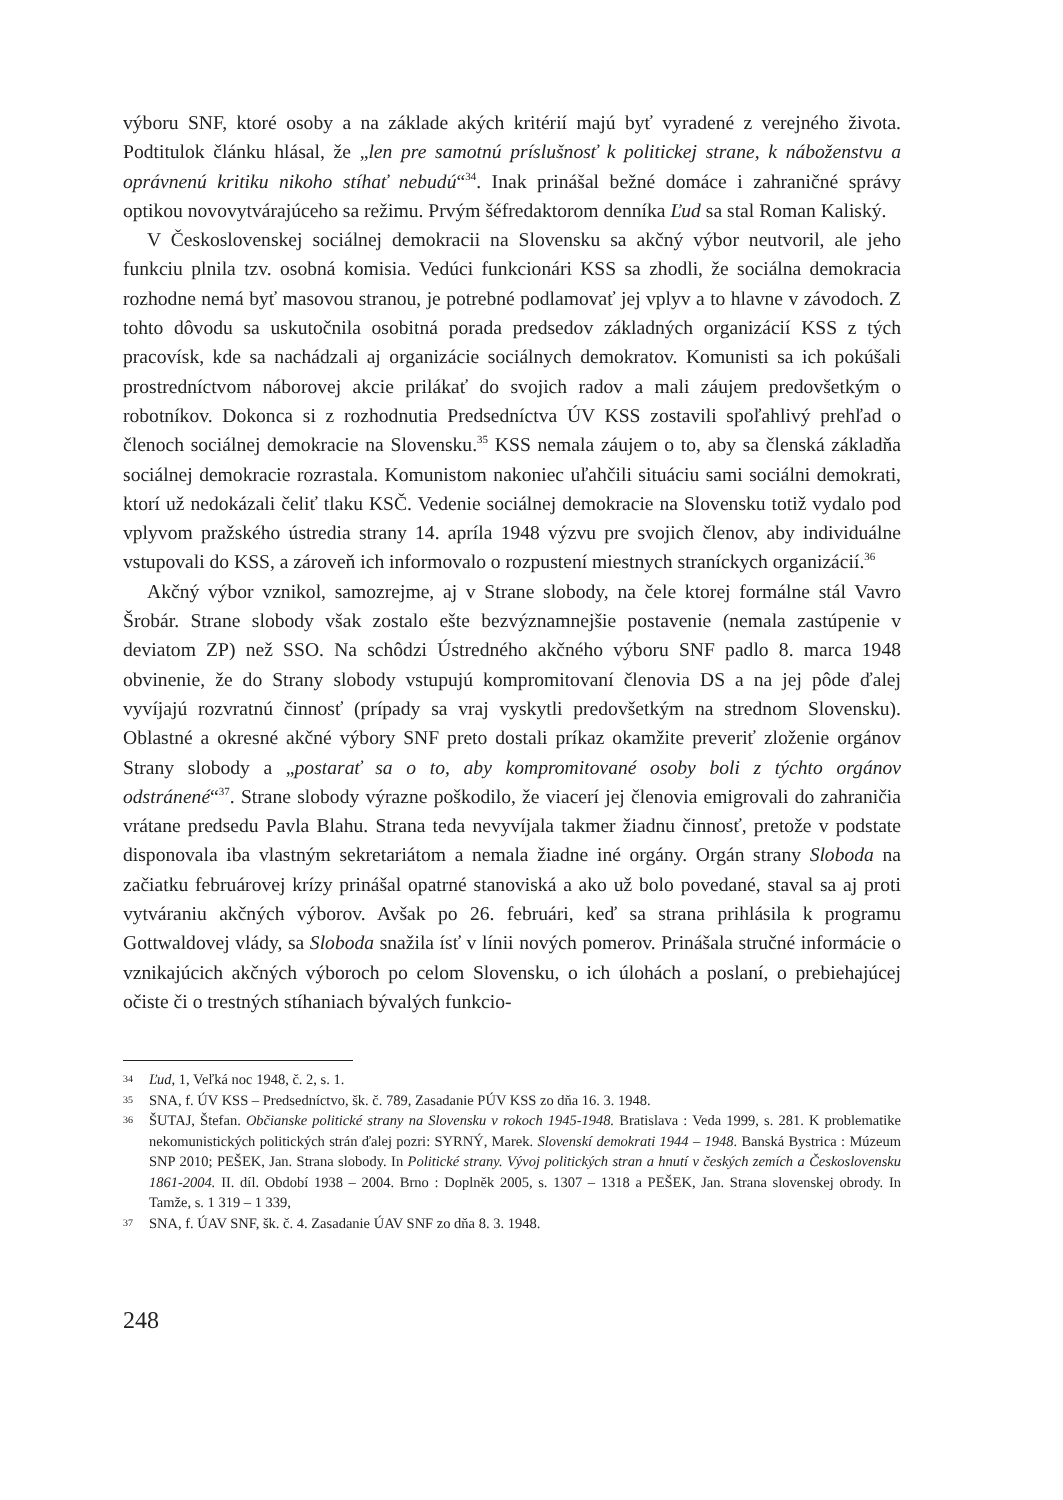výboru SNF, ktoré osoby a na základe akých kritérií majú byť vyradené z verejného života. Podtitulok článku hlásal, že „len pre samotnú príslušnosť k politickej strane, k náboženstvu a oprávnenú kritiku nikoho stíhať nebudú“<sup>34</sup>. Inak prinášal bežné domáce i zahraničné správy optikou novovytvárajúceho sa režimu. Prvým šéfredaktorom denníka Ľud sa stal Roman Kaliský.
V Československej sociálnej demokracii na Slovensku sa akčný výbor neutvoril, ale jeho funkciu plnila tzv. osobná komisia. Vedúci funkcionári KSS sa zhodli, že sociálna demokracia rozhodne nemá byť masovou stranou, je potrebné podlamovať jej vplyv a to hlavne v závodoch. Z tohto dôvodu sa uskutočnila osobitná porada predsedov základných organizácií KSS z tých pracovísk, kde sa nachádzali aj organizácie sociálnych demokratov. Komunisti sa ich pokúšali prostredníctvom náborovej akcie prilákať do svojich radov a mali záujem predovšetkým o robotníkov. Dokonca si z rozhodnutia Predsedníctva ÚV KSS zostavili spoľahlivý prehľad o členoch sociálnej demokracie na Slovensku.<sup>35</sup> KSS nemala záujem o to, aby sa členská základňa sociálnej demokracie rozrastala. Komunistom nakoniec uľahčili situáciu sami sociálni demokrati, ktorí už nedokázali čeliť tlaku KSČ. Vedenie sociálnej demokracie na Slovensku totiž vydalo pod vplyvom pražského ústredia strany 14. apríla 1948 výzvu pre svojich členov, aby individuálne vstupovali do KSS, a zároveň ich informovalo o rozpustení miestnych straníckych organizácií.<sup>36</sup>
Akčný výbor vznikol, samozrejme, aj v Strane slobody, na čele ktorej formálne stál Vavro Šrobár. Strane slobody však zostalo ešte bezvýznamnejšie postavenie (nemala zastúpenie v deviatom ZP) než SSO. Na schôdzi Ústredného akčného výboru SNF padlo 8. marca 1948 obvinenie, že do Strany slobody vstupujú kompromitovaní členovia DS a na jej pôde ďalej vyvíjajú rozvratnú činnosť (prípady sa vraj vyskytli predovšetkým na strednom Slovensku). Oblastné a okresné akčné výbory SNF preto dostali príkaz okamžite preveriť zloženie orgánov Strany slobody a „postarať sa o to, aby kompromitované osoby boli z týchto orgánov odstránené“<sup>37</sup>. Strane slobody výrazne poškodilo, že viacerí jej členovia emigrovali do zahraničia vrátane predsedu Pavla Blahu. Strana teda nevyvíjala takmer žiadnu činnosť, pretože v podstate disponovala iba vlastným sekretariátom a nemala žiadne iné orgány. Orgán strany Sloboda na začiatku februárovej krízy prinášal opatrné stanoviská a ako už bolo povedané, staval sa aj proti vytváraniu akčných výborov. Avšak po 26. februári, keď sa strana prihlásila k programu Gottwaldovej vlády, sa Sloboda snažila ísť v línii nových pomerov. Prinášala stručné informácie o vznikajúcich akčných výboroch po celom Slovensku, o ich úlohách a poslaní, o prebiehajúcej očiste či o trestných stíhaniach bývalých funkcio-
34 Ľud, 1, Veľká noc 1948, č. 2, s. 1.
35 SNA, f. ÚV KSS – Predsedníctvo, šk. č. 789, Zasadanie PÚV KSS zo dňa 16. 3. 1948.
36 ŠUTAJ, Štefan. Občianske politické strany na Slovensku v rokoch 1945-1948. Bratislava : Veda 1999, s. 281. K problematike nekomunistických politických strán ďalej pozri: SYRNÝ, Marek. Slovenskí demokrati 1944 – 1948. Banská Bystrica : Múzeum SNP 2010; PEŠEK, Jan. Strana slobody. In Politické strany. Vývoj politických stran a hnutí v českých zemích a Československu 1861-2004. II. díl. Období 1938 – 2004. Brno : Doplněk 2005, s. 1307 – 1318 a PEŠEK, Jan. Strana slovenskej obrody. In Tamže, s. 1 319 – 1 339,
37 SNA, f. ÚAV SNF, šk. č. 4. Zasadanie ÚAV SNF zo dňa 8. 3. 1948.
248